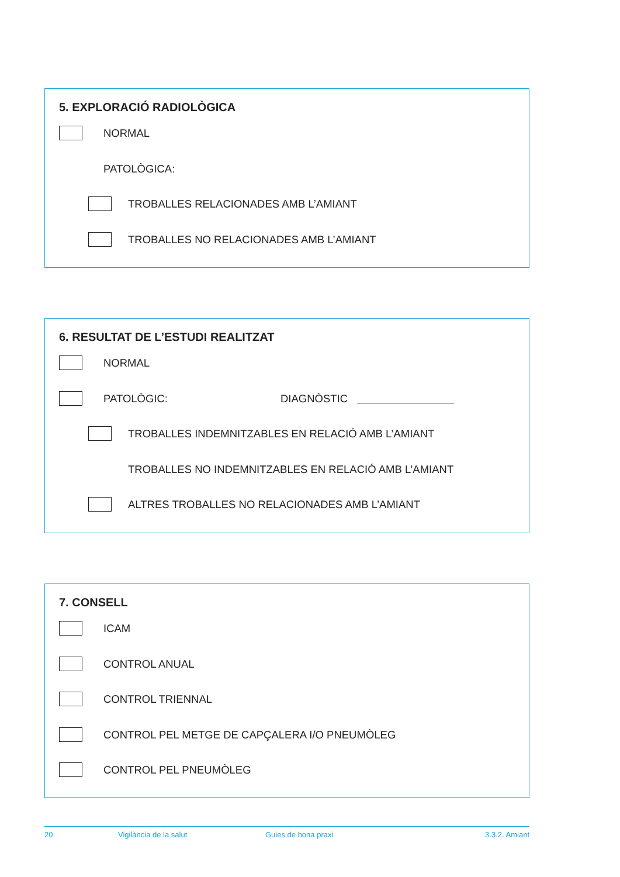5. EXPLORACIÓ RADIOLÒGICA
NORMAL
PATOLÒGICA:
TROBALLES RELACIONADES AMB L’AMIANT
TROBALLES NO RELACIONADES AMB L’AMIANT
6. RESULTAT DE L’ESTUDI REALITZAT
NORMAL
PATOLÒGIC: DIAGNÒSTIC
TROBALLES INDEMNITZABLES EN RELACIÓ AMB L’AMIANT
TROBALLES NO INDEMNITZABLES EN RELACIÓ AMB L’AMIANT
ALTRES TROBALLES NO RELACIONADES AMB L’AMIANT
7. CONSELL
ICAM
CONTROL ANUAL
CONTROL TRIENNAL
CONTROL PEL METGE DE CAPÇALERA I/O PNEUMÒLEG
CONTROL PEL PNEUMÒLEG
20 Vigilància de la salut Guies de bona praxi 3.3.2. Amiant